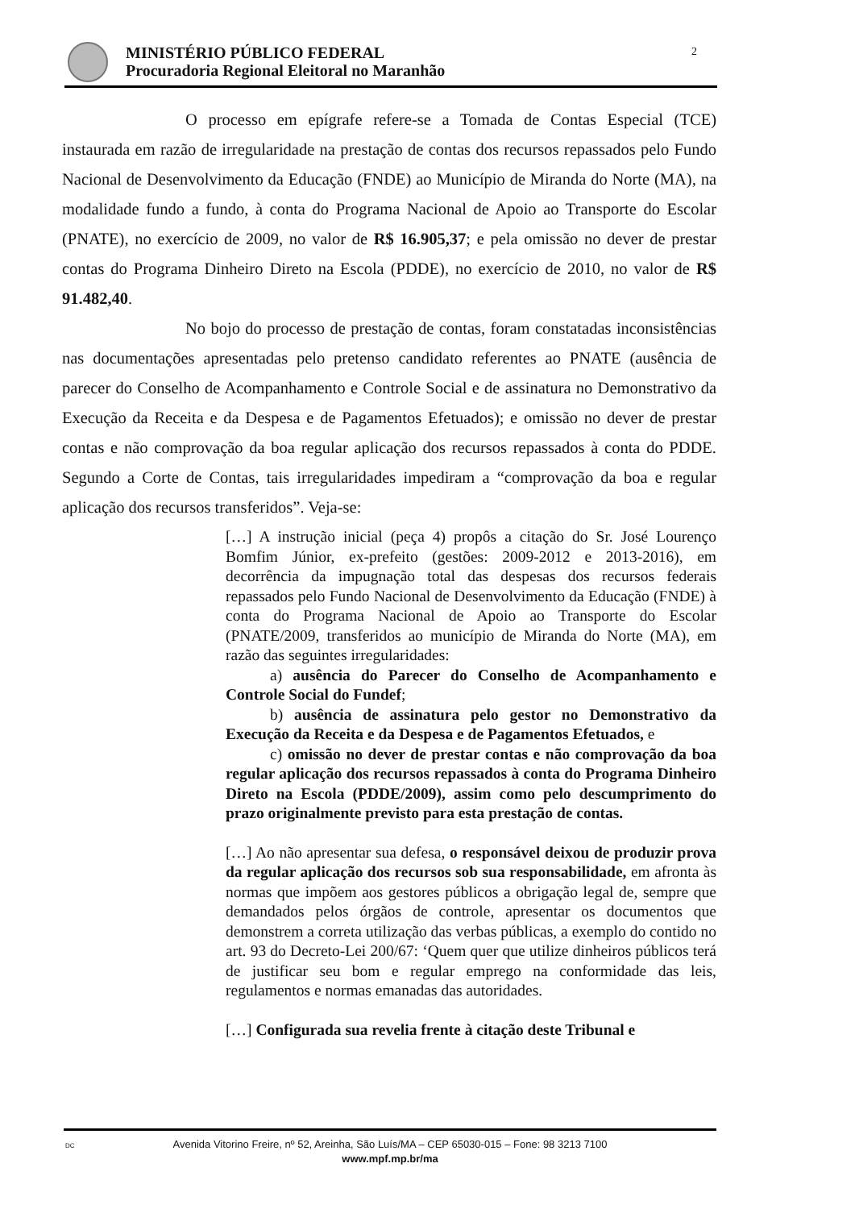MINISTÉRIO PÚBLICO FEDERAL
Procuradoria Regional Eleitoral no Maranhão
2
O processo em epígrafe refere-se a Tomada de Contas Especial (TCE) instaurada em razão de irregularidade na prestação de contas dos recursos repassados pelo Fundo Nacional de Desenvolvimento da Educação (FNDE) ao Município de Miranda do Norte (MA), na modalidade fundo a fundo, à conta do Programa Nacional de Apoio ao Transporte do Escolar (PNATE), no exercício de 2009, no valor de R$ 16.905,37; e pela omissão no dever de prestar contas do Programa Dinheiro Direto na Escola (PDDE), no exercício de 2010, no valor de R$ 91.482,40.
No bojo do processo de prestação de contas, foram constatadas inconsistências nas documentações apresentadas pelo pretenso candidato referentes ao PNATE (ausência de parecer do Conselho de Acompanhamento e Controle Social e de assinatura no Demonstrativo da Execução da Receita e da Despesa e de Pagamentos Efetuados); e omissão no dever de prestar contas e não comprovação da boa regular aplicação dos recursos repassados à conta do PDDE. Segundo a Corte de Contas, tais irregularidades impediram a “comprovação da boa e regular aplicação dos recursos transferidos”. Veja-se:
[…] A instrução inicial (peça 4) propôs a citação do Sr. José Lourenço Bomfim Júnior, ex-prefeito (gestões: 2009-2012 e 2013-2016), em decorrência da impugnação total das despesas dos recursos federais repassados pelo Fundo Nacional de Desenvolvimento da Educação (FNDE) à conta do Programa Nacional de Apoio ao Transporte do Escolar (PNATE/2009, transferidos ao município de Miranda do Norte (MA), em razão das seguintes irregularidades:
a) ausência do Parecer do Conselho de Acompanhamento e Controle Social do Fundef;
b) ausência de assinatura pelo gestor no Demonstrativo da Execução da Receita e da Despesa e de Pagamentos Efetuados, e
c) omissão no dever de prestar contas e não comprovação da boa regular aplicação dos recursos repassados à conta do Programa Dinheiro Direto na Escola (PDDE/2009), assim como pelo descumprimento do prazo originalmente previsto para esta prestação de contas.
[…] Ao não apresentar sua defesa, o responsável deixou de produzir prova da regular aplicação dos recursos sob sua responsabilidade, em afronta às normas que impõem aos gestores públicos a obrigação legal de, sempre que demandados pelos órgãos de controle, apresentar os documentos que demonstrem a correta utilização das verbas públicas, a exemplo do contido no art. 93 do Decreto-Lei 200/67: ‘Quem quer que utilize dinheiros públicos terá de justificar seu bom e regular emprego na conformidade das leis, regulamentos e normas emanadas das autoridades.
[…] Configurada sua revelia frente à citação deste Tribunal e
DC Avenida Vitorino Freire, nº 52, Areinha, São Luís/MA – CEP 65030-015 – Fone: 98 3213 7100
www.mpf.mp.br/ma